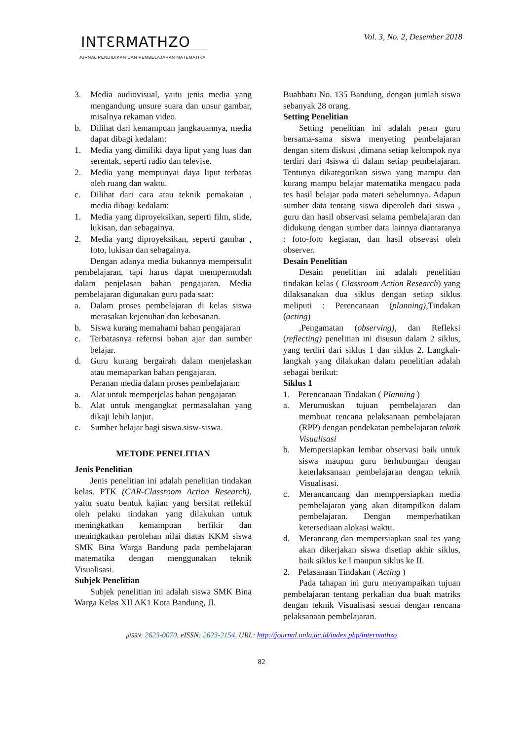Vol. 3, No. 2, Desember 2018
INTƐRMATHZO
JURNAL PENDIDIKAN DAN PEMBELAJARAN MATEMATIKA
3. Media audiovisual, yaitu jenis media yang mengandung unsure suara dan unsur gambar, misalnya rekaman video.
b. Dilihat dari kemampuan jangkauannya, media dapat dibagi kedalam:
1. Media yang dimiliki daya liput yang luas dan serentak, seperti radio dan televise.
2. Media yang mempunyai daya liput terbatas oleh ruang dan waktu.
c. Dilihat dari cara atau teknik pemakaian , media dibagi kedalam:
1. Media yang diproyeksikan, seperti film, slide, lukisan, dan sebagainya.
2. Media yang diproyeksikan, seperti gambar , foto, lukisan dan sebagainya.
Dengan adanya media bukannya mempersulit pembelajaran, tapi harus dapat mempermudah dalam penjelasan bahan pengajaran. Media pembelajaran digunakan guru pada saat:
a. Dalam proses pembelajaran di kelas siswa merasakan kejenuhan dan kebosanan.
b. Siswa kurang memahami bahan pengajaran
c. Terbatasnya refernsi bahan ajar dan sumber belajar.
d. Guru kurang bergairah dalam menjelaskan atau memaparkan bahan pengajaran.
Peranan media dalam proses pembelajaran:
a. Alat untuk memperjelas bahan pengajaran
b. Alat untuk mengangkat permasalahan yang dikaji lebih lanjut.
c. Sumber belajar bagi siswa.sisw-siswa.
METODE PENELITIAN
Jenis Penelitian
Jenis penelitian ini adalah penelitian tindakan kelas. PTK (CAR-Classroom Action Research), yaitu suatu bentuk kajian yang bersifat reflektif oleh pelaku tindakan yang dilakukan untuk meningkatkan kemampuan berfikir dan meningkatkan perolehan nilai diatas KKM siswa SMK Bina Warga Bandung pada pembelajaran matematika dengan menggunakan teknik Visualisasi.
Subjek Penelitian
Subjek penelitian ini adalah siswa SMK Bina Warga Kelas XII AK1 Kota Bandung, Jl.
Buahbatu No. 135 Bandung, dengan jumlah siswa sebanyak 28 orang.
Setting Penelitian
Setting penelitian ini adalah peran guru bersama-sama siswa menyeting pembelajaran dengan sitem diskusi ,dimana setiap kelompok nya terdiri dari 4siswa di dalam setiap pembelajaran. Tentunya dikategorikan siswa yang mampu dan kurang mampu belajar matematika mengacu pada tes hasil belajar pada materi sebelumnya. Adapun sumber data tentang siswa diperoleh dari siswa , guru dan hasil observasi selama pembelajaran dan didukung dengan sumber data lainnya diantaranya : foto-foto kegiatan, dan hasil obsevasi oleh observer.
Desain Penelitian
Desain penelitian ini adalah penelitian tindakan kelas ( Classroom Action Research) yang dilaksanakan dua siklus dengan setiap siklus meliputi : Perencanaan (planning), Tindakan (acting)
,Pengamatan (observing), dan Refleksi (reflecting) penelitian ini disusun dalam 2 siklus, yang terdiri dari siklus 1 dan siklus 2. Langkah-langkah yang dilakukan dalam penelitian adalah sebagai berikut:
Siklus 1
1. Perencanaan Tindakan ( Planning )
a. Merumuskan tujuan pembelajaran dan membuat rencana pelaksanaan pembelajaran (RPP) dengan pendekatan pembelajaran teknik Visualisasi
b. Mempersiapkan lembar observasi baik untuk siswa maupun guru berhubungan dengan keterlaksanaan pembelajaran dengan teknik Visualisasi.
c. Merancancang dan memppersiapkan media pembelajaran yang akan ditampilkan dalam pembelajaran. Dengan memperhatikan ketersediaan alokasi waktu.
d. Merancang dan mempersiapkan soal tes yang akan dikerjakan siswa disetiap akhir siklus, baik siklus ke I maupun siklus ke II.
2. Pelasanaan Tindakan ( Acting )
Pada tahapan ini guru menyampaikan tujuan pembelajaran tentang perkalian dua buah matriks dengan teknik Visualisasi sesuai dengan rencana pelaksanaan pembelajaran.
pISSN: 2623-0070, eISSN: 2623-2154, URL: http://journal.unla.ac.id/index.php/intermathzo
82